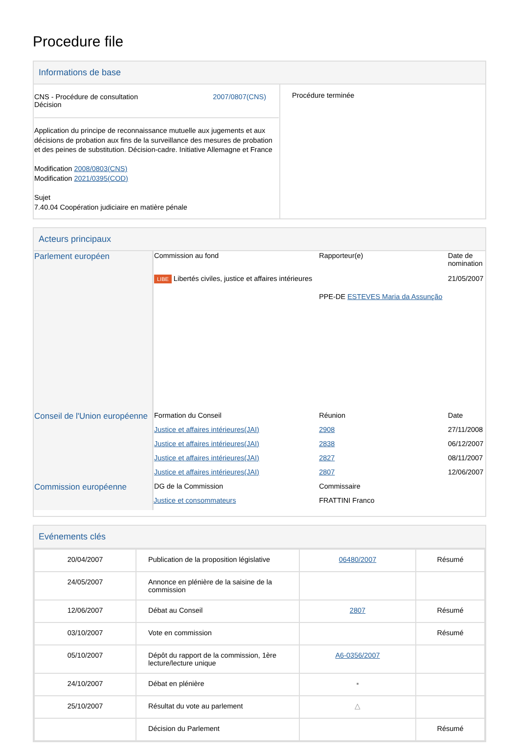Procedure file
Informations de base
| CNS - Procédure de consultation Décision 2007/0807(CNS) Application du principe de reconnaissance mutuelle aux jugements et aux décisions de probation aux fins de la surveillance des mesures de probation et des peines de substitution. Décision-cadre. Initiative Allemagne et France Modification 2008/0803(CNS) Modification 2021/0395(COD) Sujet 7.40.04 Coopération judiciaire en matière pénale | Procédure terminée |
Acteurs principaux
| Parlement européen | Commission au fond | Rapporteur(e) | Date de nomination |
| | LIBE Libertés civiles, justice et affaires intérieures | | 21/05/2007 |
| | | PPE-DE ESTEVES Maria da Assunção | |
| Conseil de l'Union européenne | Formation du Conseil | Réunion | Date |
| | Justice et affaires intérieures(JAI) | 2908 | 27/11/2008 |
| | Justice et affaires intérieures(JAI) | 2838 | 06/12/2007 |
| | Justice et affaires intérieures(JAI) | 2827 | 08/11/2007 |
| | Justice et affaires intérieures(JAI) | 2807 | 12/06/2007 |
| Commission européenne | DG de la Commission | Commissaire | |
| | Justice et consommateurs | FRATTINI Franco | |
Evénements clés
| 20/04/2007 | Publication de la proposition législative | 06480/2007 | Résumé |
| 24/05/2007 | Annonce en plénière de la saisine de la commission | | |
| 12/06/2007 | Débat au Conseil | 2807 | Résumé |
| 03/10/2007 | Vote en commission | | Résumé |
| 05/10/2007 | Dépôt du rapport de la commission, 1ère lecture/lecture unique | A6-0356/2007 | |
| 24/10/2007 | Débat en plénière | ▪ | |
| 25/10/2007 | Résultat du vote au parlement | △ | |
| | Décision du Parlement | | Résumé |